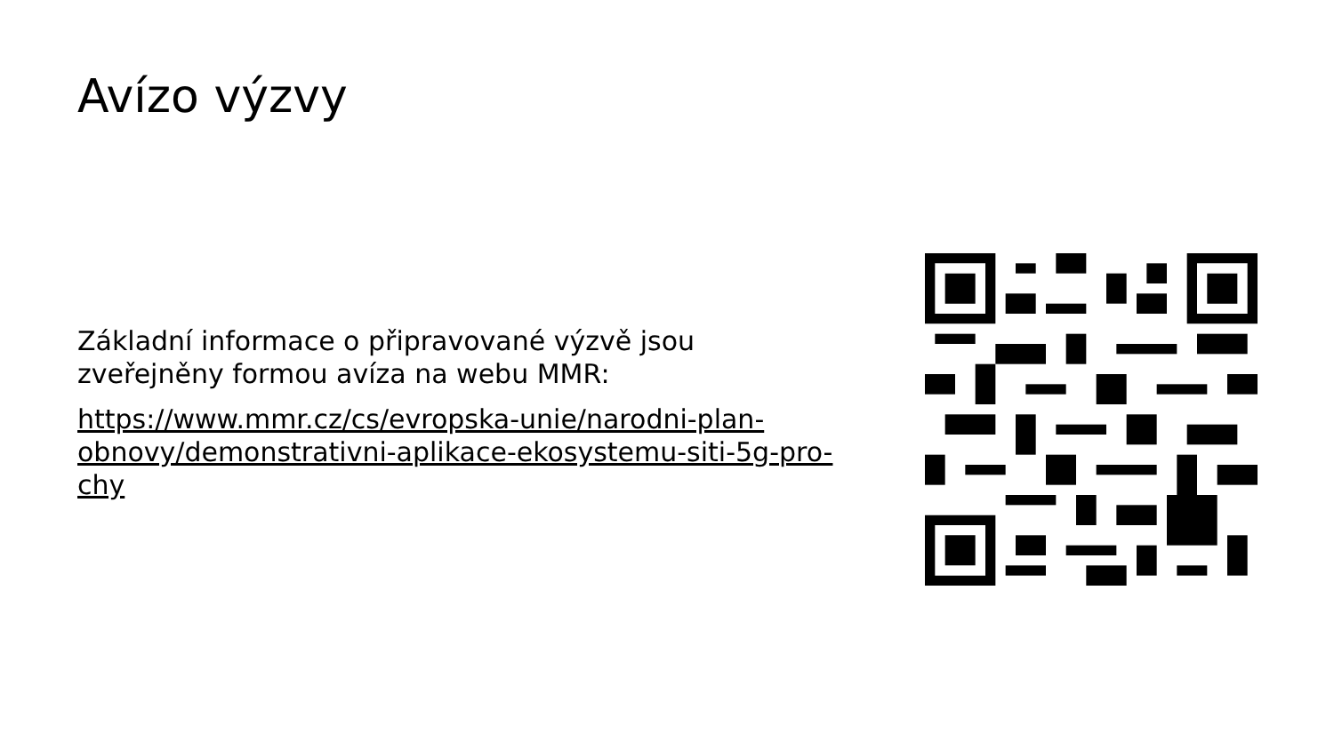Avízo výzvy
Základní informace o připravované výzvě jsou zveřejněny formou avíza na webu MMR:
https://www.mmr.cz/cs/evropska-unie/narodni-plan-obnovy/demonstrativni-aplikace-ekosystemu-siti-5g-pro-chy